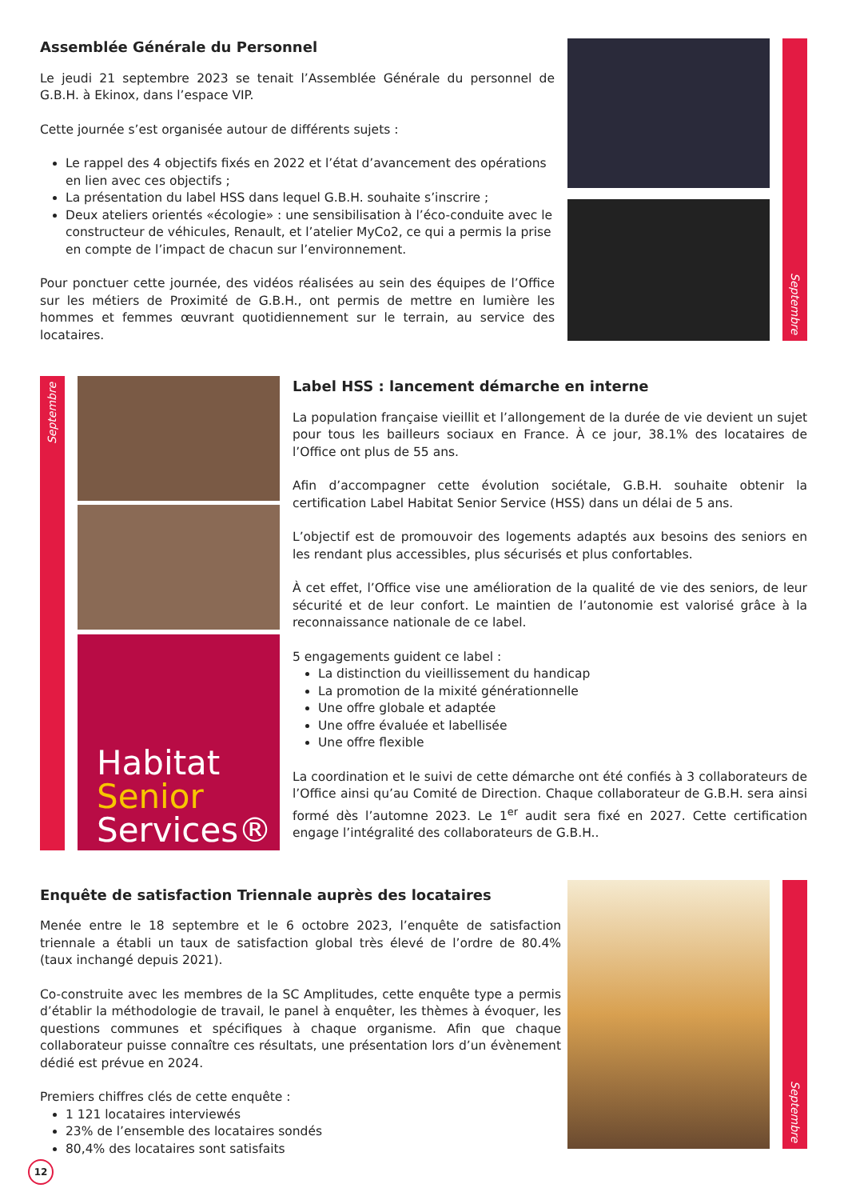Assemblée Générale du Personnel
Le jeudi 21 septembre 2023 se tenait l’Assemblée Générale du personnel de G.B.H. à Ekinox, dans l’espace VIP.
Cette journée s’est organisée autour de différents sujets :
Le rappel des 4 objectifs fixés en 2022 et l’état d’avancement des opérations en lien avec ces objectifs ;
La présentation du label HSS dans lequel G.B.H. souhaite s’inscrire ;
Deux ateliers orientés «écologie» : une sensibilisation à l’éco-conduite avec le constructeur de véhicules, Renault, et l’atelier MyCo2, ce qui a permis la prise en compte de l’impact de chacun sur l’environnement.
Pour ponctuer cette journée, des vidéos réalisées au sein des équipes de l’Office sur les métiers de Proximité de G.B.H., ont permis de mettre en lumière les hommes et femmes œuvrant quotidiennement sur le terrain, au service des locataires.
Septembre
Septembre
Habitat
Senior
Services®
Label HSS : lancement démarche en interne
La population française vieillit et l’allongement de la durée de vie devient un sujet pour tous les bailleurs sociaux en France. À ce jour, 38.1% des locataires de l’Office ont plus de 55 ans.
Afin d’accompagner cette évolution sociétale, G.B.H. souhaite obtenir la certification Label Habitat Senior Service (HSS) dans un délai de 5 ans.
L’objectif est de promouvoir des logements adaptés aux besoins des seniors en les rendant plus accessibles, plus sécurisés et plus confortables.
À cet effet, l’Office vise une amélioration de la qualité de vie des seniors, de leur sécurité et de leur confort. Le maintien de l’autonomie est valorisé grâce à la reconnaissance nationale de ce label.
5 engagements guident ce label :
La distinction du vieillissement du handicap
La promotion de la mixité générationnelle
Une offre globale et adaptée
Une offre évaluée et labellisée
Une offre flexible
La coordination et le suivi de cette démarche ont été confiés à 3 collaborateurs de l’Office ainsi qu’au Comité de Direction. Chaque collaborateur de G.B.H. sera ainsi formé dès l’automne 2023. Le 1<sup>er</sup> audit sera fixé en 2027. Cette certification engage l’intégralité des collaborateurs de G.B.H..
Enquête de satisfaction Triennale auprès des locataires
Menée entre le 18 septembre et le 6 octobre 2023, l’enquête de satisfaction triennale a établi un taux de satisfaction global très élevé de l’ordre de 80.4% (taux inchangé depuis 2021).
Co-construite avec les membres de la SC Amplitudes, cette enquête type a permis d’établir la méthodologie de travail, le panel à enquêter, les thèmes à évoquer, les questions communes et spécifiques à chaque organisme. Afin que chaque collaborateur puisse connaître ces résultats, une présentation lors d’un évènement dédié est prévue en 2024.
Premiers chiffres clés de cette enquête :
1 121 locataires interviewés
23% de l’ensemble des locataires sondés
80,4% des locataires sont satisfaits
Septembre
12